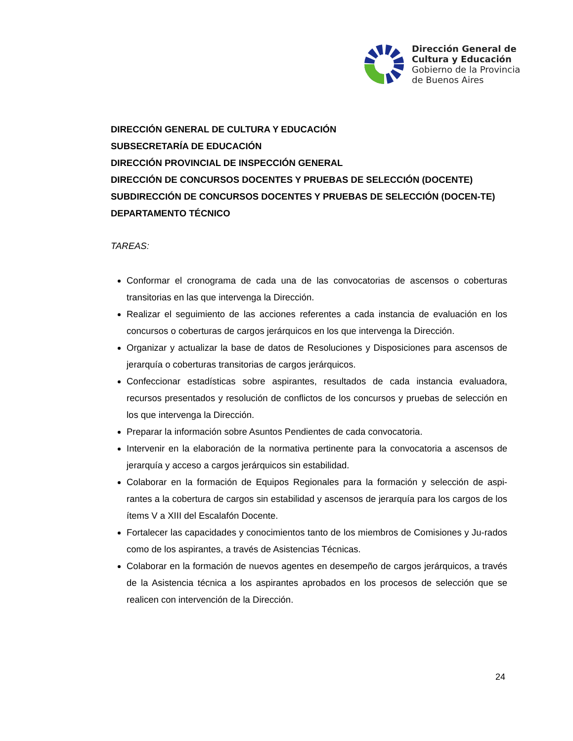Dirección General de
Cultura y Educación
Gobierno de la Provincia
de Buenos Aires
DIRECCIÓN GENERAL DE CULTURA Y EDUCACIÓN
SUBSECRETARÍA DE EDUCACIÓN
DIRECCIÓN PROVINCIAL DE INSPECCIÓN GENERAL
DIRECCIÓN DE CONCURSOS DOCENTES Y PRUEBAS DE SELECCIÓN (DOCENTE)
SUBDIRECCIÓN DE CONCURSOS DOCENTES Y PRUEBAS DE SELECCIÓN (DOCEN-TE)
DEPARTAMENTO TÉCNICO
TAREAS:
Conformar el cronograma de cada una de las convocatorias de ascensos o coberturas transitorias en las que intervenga la Dirección.
Realizar el seguimiento de las acciones referentes a cada instancia de evaluación en los concursos o coberturas de cargos jerárquicos en los que intervenga la Dirección.
Organizar y actualizar la base de datos de Resoluciones y Disposiciones para ascensos de jerarquía o coberturas transitorias de cargos jerárquicos.
Confeccionar estadísticas sobre aspirantes, resultados de cada instancia evaluadora, recursos presentados y resolución de conflictos de los concursos y pruebas de selección en los que intervenga la Dirección.
Preparar la información sobre Asuntos Pendientes de cada convocatoria.
Intervenir en la elaboración de la normativa pertinente para la convocatoria a ascensos de jerarquía y acceso a cargos jerárquicos sin estabilidad.
Colaborar en la formación de Equipos Regionales para la formación y selección de aspi-rantes a la cobertura de cargos sin estabilidad y ascensos de jerarquía para los cargos de los ítems V a XIII del Escalafón Docente.
Fortalecer las capacidades y conocimientos tanto de los miembros de Comisiones y Ju-rados como de los aspirantes, a través de Asistencias Técnicas.
Colaborar en la formación de nuevos agentes en desempeño de cargos jerárquicos, a través de la Asistencia técnica a los aspirantes aprobados en los procesos de selección que se realicen con intervención de la Dirección.
24